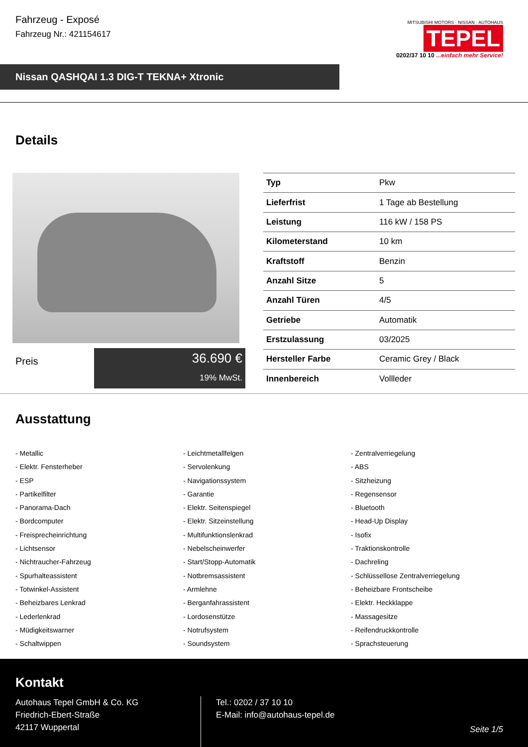Fahrzeug - Exposé
Fahrzeug Nr.: 421154617
MITSUBISHI MOTORS · NISSAN · AUTOHAUS
TEPEL
0202/37 10 10 ...einfach mehr Service!
Nissan QASHQAI 1.3 DIG-T TEKNA+ Xtronic
Details
Preis
36.690 €
19% MwSt.
| Typ | Pkw |
| Lieferfrist | 1 Tage ab Bestellung |
| Leistung | 116 kW / 158 PS |
| Kilometerstand | 10 km |
| Kraftstoff | Benzin |
| Anzahl Sitze | 5 |
| Anzahl Türen | 4/5 |
| Getriebe | Automatik |
| Erstzulassung | 03/2025 |
| Hersteller Farbe | Ceramic Grey / Black |
| Innenbereich | Vollleder |
Ausstattung
- Metallic
- Leichtmetallfelgen
- Zentralverriegelung
- Elektr. Fensterheber
- Servolenkung
- ABS
- ESP
- Navigationssystem
- Sitzheizung
- Partikelfilter
- Garantie
- Regensensor
- Panorama-Dach
- Elektr. Seitenspiegel
- Bluetooth
- Bordcomputer
- Elektr. Sitzeinstellung
- Head-Up Display
- Freisprecheinrichtung
- Multifunktionslenkrad
- Isofix
- Lichtsensor
- Nebelscheinwerfer
- Traktionskontrolle
- Nichtraucher-Fahrzeug
- Start/Stopp-Automatik
- Dachreling
- Spurhalteassistent
- Notbremsassistent
- Schlüssellose Zentralverriegelung
- Totwinkel-Assistent
- Armlehne
- Beheizbare Frontscheibe
- Beheizbares Lenkrad
- Berganfahrassistent
- Elektr. Heckklappe
- Lederlenkrad
- Lordosenstütze
- Massagesitze
- Müdigkeitswarner
- Notrufsystem
- Reifendruckkontrolle
- Schaltwippen
- Soundsystem
- Sprachsteuerung
Kontakt
Autohaus Tepel GmbH & Co. KG
Friedrich-Ebert-Straße
42117 Wuppertal
Tel.: 0202 / 37 10 10
E-Mail: info@autohaus-tepel.de
Seite 1/5